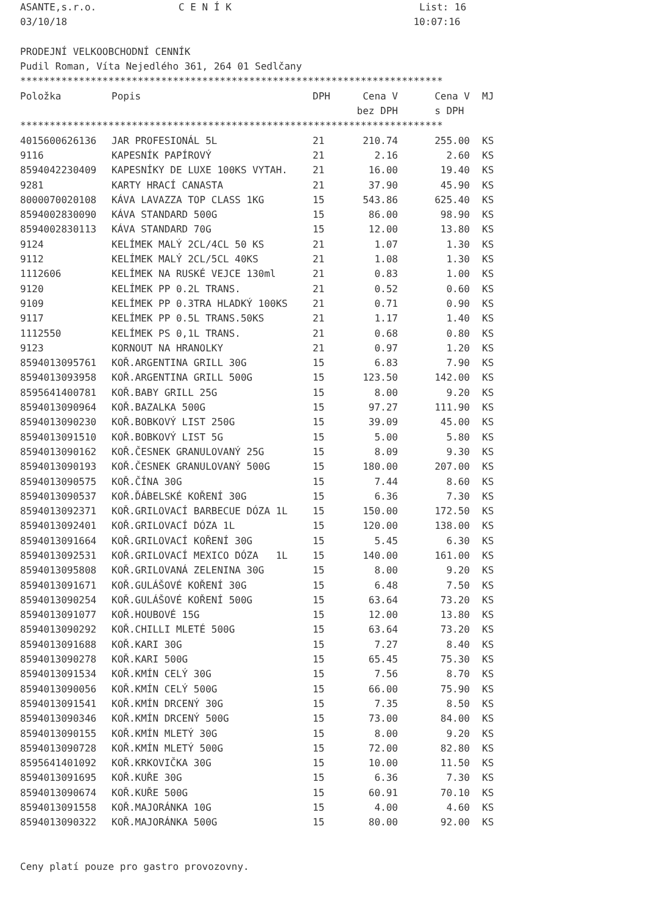ASANTE,s.r.o. C E N Í K List: 16
03/10/18 10:07:16
PRODEJNÍ VELKOOBCHODNÍ CENNÍK
Pudil Roman, Víta Nejedlého 361, 264 01 Sedlčany
************************************************************************
| Položka | Popis | DPH | Cena V | Cena V | MJ |
| --- | --- | --- | --- | --- | --- |
| | | | bez DPH | s DPH | |
************************************************************************
| 4015600626136 | JAR PROFESIONÁL 5L | 21 | 210.74 | 255.00 | KS |
| 9116 | KAPESNÍK PAPÍROVÝ | 21 | 2.16 | 2.60 | KS |
| 8594042230409 | KAPESNÍKY DE LUXE 100KS VYTAH. | 21 | 16.00 | 19.40 | KS |
| 9281 | KARTY HRACÍ CANASTA | 21 | 37.90 | 45.90 | KS |
| 8000070020108 | KÁVA LAVAZZA TOP CLASS 1KG | 15 | 543.86 | 625.40 | KS |
| 8594002830090 | KÁVA STANDARD 500G | 15 | 86.00 | 98.90 | KS |
| 8594002830113 | KÁVA STANDARD 70G | 15 | 12.00 | 13.80 | KS |
| 9124 | KELÍMEK MALÝ 2CL/4CL 50 KS | 21 | 1.07 | 1.30 | KS |
| 9112 | KELÍMEK MALÝ 2CL/5CL 40KS | 21 | 1.08 | 1.30 | KS |
| 1112606 | KELÍMEK NA RUSKÉ VEJCE 130ml | 21 | 0.83 | 1.00 | KS |
| 9120 | KELÍMEK PP 0.2L TRANS. | 21 | 0.52 | 0.60 | KS |
| 9109 | KELÍMEK PP 0.3TRA HLADKÝ 100KS | 21 | 0.71 | 0.90 | KS |
| 9117 | KELÍMEK PP 0.5L TRANS.50KS | 21 | 1.17 | 1.40 | KS |
| 1112550 | KELÍMEK PS 0,1L TRANS. | 21 | 0.68 | 0.80 | KS |
| 9123 | KORNOUT NA HRANOLKY | 21 | 0.97 | 1.20 | KS |
| 8594013095761 | KOŘ.ARGENTINA GRILL 30G | 15 | 6.83 | 7.90 | KS |
| 8594013093958 | KOŘ.ARGENTINA GRILL 500G | 15 | 123.50 | 142.00 | KS |
| 8595641400781 | KOŘ.BABY GRILL 25G | 15 | 8.00 | 9.20 | KS |
| 8594013090964 | KOŘ.BAZALKA 500G | 15 | 97.27 | 111.90 | KS |
| 8594013090230 | KOŘ.BOBKOVÝ LIST 250G | 15 | 39.09 | 45.00 | KS |
| 8594013091510 | KOŘ.BOBKOVÝ LIST 5G | 15 | 5.00 | 5.80 | KS |
| 8594013090162 | KOŘ.ČESNEK GRANULOVANÝ 25G | 15 | 8.09 | 9.30 | KS |
| 8594013090193 | KOŘ.ČESNEK GRANULOVANÝ 500G | 15 | 180.00 | 207.00 | KS |
| 8594013090575 | KOŘ.ČÍNA 30G | 15 | 7.44 | 8.60 | KS |
| 8594013090537 | KOŘ.ĎÁBELSKÉ KOŘENÍ 30G | 15 | 6.36 | 7.30 | KS |
| 8594013092371 | KOŘ.GRILOVACÍ BARBECUE DÓZA 1L | 15 | 150.00 | 172.50 | KS |
| 8594013092401 | KOŘ.GRILOVACÍ DÓZA 1L | 15 | 120.00 | 138.00 | KS |
| 8594013091664 | KOŘ.GRILOVACÍ KOŘENÍ 30G | 15 | 5.45 | 6.30 | KS |
| 8594013092531 | KOŘ.GRILOVACÍ MEXICO DÓZA 1L | 15 | 140.00 | 161.00 | KS |
| 8594013095808 | KOŘ.GRILOVANÁ ZELENINA 30G | 15 | 8.00 | 9.20 | KS |
| 8594013091671 | KOŘ.GULÁŠOVÉ KOŘENÍ 30G | 15 | 6.48 | 7.50 | KS |
| 8594013090254 | KOŘ.GULÁŠOVÉ KOŘENÍ 500G | 15 | 63.64 | 73.20 | KS |
| 8594013091077 | KOŘ.HOUBOVÉ 15G | 15 | 12.00 | 13.80 | KS |
| 8594013090292 | KOŘ.CHILLI MLETÉ 500G | 15 | 63.64 | 73.20 | KS |
| 8594013091688 | KOŘ.KARI 30G | 15 | 7.27 | 8.40 | KS |
| 8594013090278 | KOŘ.KARI 500G | 15 | 65.45 | 75.30 | KS |
| 8594013091534 | KOŘ.KMÍN CELÝ 30G | 15 | 7.56 | 8.70 | KS |
| 8594013090056 | KOŘ.KMÍN CELÝ 500G | 15 | 66.00 | 75.90 | KS |
| 8594013091541 | KOŘ.KMÍN DRCENÝ 30G | 15 | 7.35 | 8.50 | KS |
| 8594013090346 | KOŘ.KMÍN DRCENÝ 500G | 15 | 73.00 | 84.00 | KS |
| 8594013090155 | KOŘ.KMÍN MLETÝ 30G | 15 | 8.00 | 9.20 | KS |
| 8594013090728 | KOŘ.KMÍN MLETÝ 500G | 15 | 72.00 | 82.80 | KS |
| 8595641401092 | KOŘ.KRKOVIČKA 30G | 15 | 10.00 | 11.50 | KS |
| 8594013091695 | KOŘ.KUŘE 30G | 15 | 6.36 | 7.30 | KS |
| 8594013090674 | KOŘ.KUŘE 500G | 15 | 60.91 | 70.10 | KS |
| 8594013091558 | KOŘ.MAJORÁNKA 10G | 15 | 4.00 | 4.60 | KS |
| 8594013090322 | KOŘ.MAJORÁNKA 500G | 15 | 80.00 | 92.00 | KS |
Ceny platí pouze pro gastro provozovny.